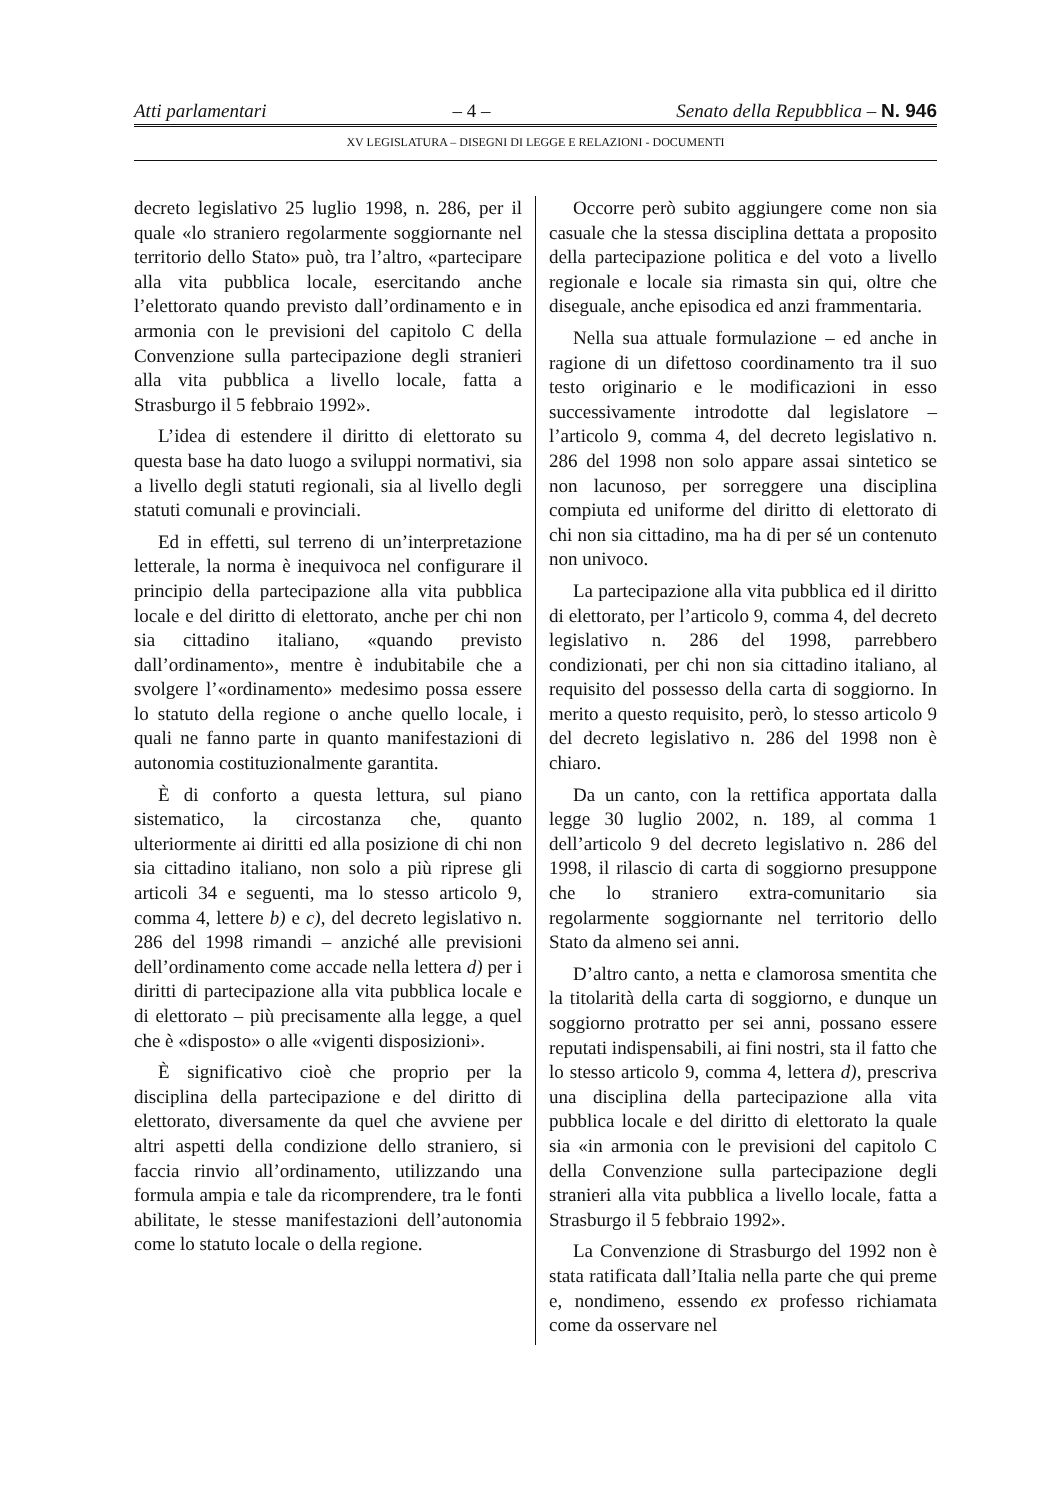Atti parlamentari – 4 – Senato della Repubblica – N. 946
XV LEGISLATURA – DISEGNI DI LEGGE E RELAZIONI - DOCUMENTI
decreto legislativo 25 luglio 1998, n. 286, per il quale «lo straniero regolarmente soggiornante nel territorio dello Stato» può, tra l’altro, «partecipare alla vita pubblica locale, esercitando anche l’elettorato quando previsto dall’ordinamento e in armonia con le previsioni del capitolo C della Convenzione sulla partecipazione degli stranieri alla vita pubblica a livello locale, fatta a Strasburgo il 5 febbraio 1992».
L’idea di estendere il diritto di elettorato su questa base ha dato luogo a sviluppi normativi, sia a livello degli statuti regionali, sia al livello degli statuti comunali e provinciali.
Ed in effetti, sul terreno di un’interpretazione letterale, la norma è inequivoca nel configurare il principio della partecipazione alla vita pubblica locale e del diritto di elettorato, anche per chi non sia cittadino italiano, «quando previsto dall’ordinamento», mentre è indubitabile che a svolgere l’«ordinamento» medesimo possa essere lo statuto della regione o anche quello locale, i quali ne fanno parte in quanto manifestazioni di autonomia costituzionalmente garantita.
È di conforto a questa lettura, sul piano sistematico, la circostanza che, quanto ulteriormente ai diritti ed alla posizione di chi non sia cittadino italiano, non solo a più riprese gli articoli 34 e seguenti, ma lo stesso articolo 9, comma 4, lettere b) e c), del decreto legislativo n. 286 del 1998 rimandi – anziché alle previsioni dell’ordinamento come accade nella lettera d) per i diritti di partecipazione alla vita pubblica locale e di elettorato – più precisamente alla legge, a quel che è «disposto» o alle «vigenti disposizioni».
È significativo cioè che proprio per la disciplina della partecipazione e del diritto di elettorato, diversamente da quel che avviene per altri aspetti della condizione dello straniero, si faccia rinvio all’ordinamento, utilizzando una formula ampia e tale da ricomprendere, tra le fonti abilitate, le stesse manifestazioni dell’autonomia come lo statuto locale o della regione.
Occorre però subito aggiungere come non sia casuale che la stessa disciplina dettata a proposito della partecipazione politica e del voto a livello regionale e locale sia rimasta sin qui, oltre che diseguale, anche episodica ed anzi frammentaria.
Nella sua attuale formulazione – ed anche in ragione di un difettoso coordinamento tra il suo testo originario e le modificazioni in esso successivamente introdotte dal legislatore – l’articolo 9, comma 4, del decreto legislativo n. 286 del 1998 non solo appare assai sintetico se non lacunoso, per sorreggere una disciplina compiuta ed uniforme del diritto di elettorato di chi non sia cittadino, ma ha di per sé un contenuto non univoco.
La partecipazione alla vita pubblica ed il diritto di elettorato, per l’articolo 9, comma 4, del decreto legislativo n. 286 del 1998, parrebbero condizionati, per chi non sia cittadino italiano, al requisito del possesso della carta di soggiorno. In merito a questo requisito, però, lo stesso articolo 9 del decreto legislativo n. 286 del 1998 non è chiaro.
Da un canto, con la rettifica apportata dalla legge 30 luglio 2002, n. 189, al comma 1 dell’articolo 9 del decreto legislativo n. 286 del 1998, il rilascio di carta di soggiorno presuppone che lo straniero extra-comunitario sia regolarmente soggiornante nel territorio dello Stato da almeno sei anni.
D’altro canto, a netta e clamorosa smentita che la titolarità della carta di soggiorno, e dunque un soggiorno protratto per sei anni, possano essere reputati indispensabili, ai fini nostri, sta il fatto che lo stesso articolo 9, comma 4, lettera d), prescriva una disciplina della partecipazione alla vita pubblica locale e del diritto di elettorato la quale sia «in armonia con le previsioni del capitolo C della Convenzione sulla partecipazione degli stranieri alla vita pubblica a livello locale, fatta a Strasburgo il 5 febbraio 1992».
La Convenzione di Strasburgo del 1992 non è stata ratificata dall’Italia nella parte che qui preme e, nondimeno, essendo ex professo richiamata come da osservare nel